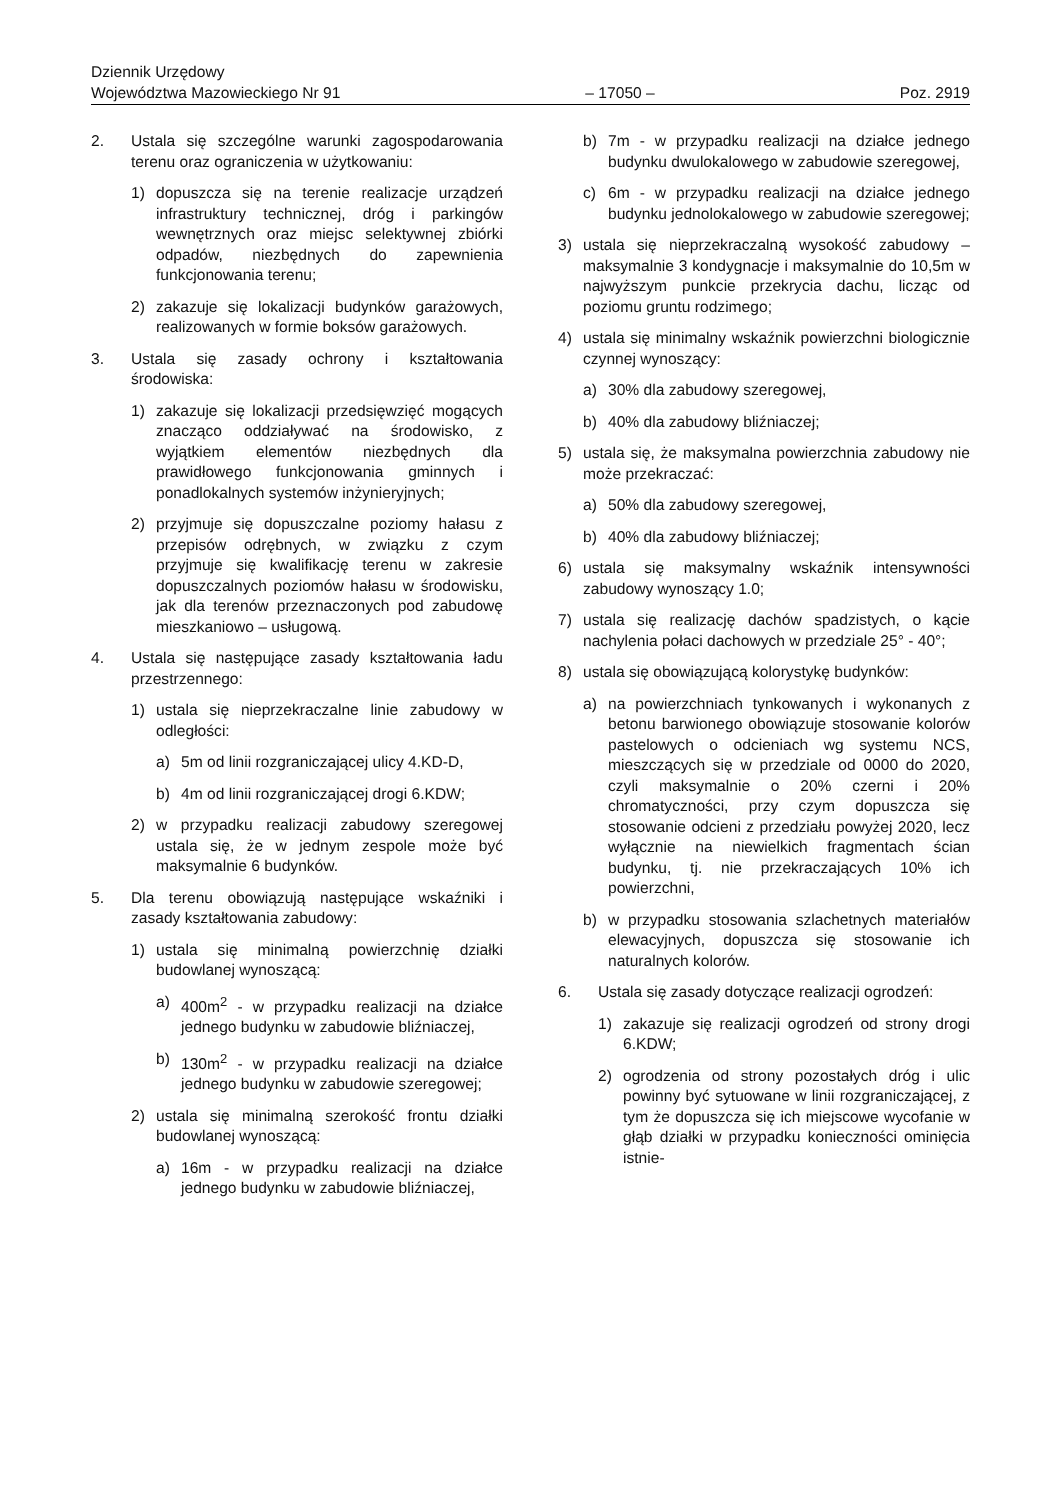Dziennik Urzędowy
Województwa Mazowieckiego Nr 91 – 17050 – Poz. 2919
2. Ustala się szczególne warunki zagospodarowania terenu oraz ograniczenia w użytkowaniu:
1) dopuszcza się na terenie realizacje urządzeń infrastruktury technicznej, dróg i parkingów wewnętrznych oraz miejsc selektywnej zbiórki odpadów, niezbędnych do zapewnienia funkcjonowania terenu;
2) zakazuje się lokalizacji budynków garażowych, realizowanych w formie boksów garażowych.
3. Ustala się zasady ochrony i kształtowania środowiska:
1) zakazuje się lokalizacji przedsięwzięć mogących znacząco oddziaływać na środowisko, z wyjątkiem elementów niezbędnych dla prawidłowego funkcjonowania gminnych i ponadlokalnych systemów inżynieryjnych;
2) przyjmuje się dopuszczalne poziomy hałasu z przepisów odrębnych, w związku z czym przyjmuje się kwalifikację terenu w zakresie dopuszczalnych poziomów hałasu w środowisku, jak dla terenów przeznaczonych pod zabudowę mieszkaniowo – usługową.
4. Ustala się następujące zasady kształtowania ładu przestrzennego:
1) ustala się nieprzekraczalne linie zabudowy w odległości:
a) 5m od linii rozgraniczającej ulicy 4.KD-D,
b) 4m od linii rozgraniczającej drogi 6.KDW;
2) w przypadku realizacji zabudowy szeregowej ustala się, że w jednym zespole może być maksymalnie 6 budynków.
5. Dla terenu obowiązują następujące wskaźniki i zasady kształtowania zabudowy:
1) ustala się minimalną powierzchnię działki budowlanej wynoszącą:
a) 400m<sup>2</sup> - w przypadku realizacji na działce jednego budynku w zabudowie bliźniaczej,
b) 130m<sup>2</sup> - w przypadku realizacji na działce jednego budynku w zabudowie szeregowej;
2) ustala się minimalną szerokość frontu działki budowlanej wynoszącą:
a) 16m - w przypadku realizacji na działce jednego budynku w zabudowie bliźniaczej,
b) 7m - w przypadku realizacji na działce jednego budynku dwulokalowego w zabudowie szeregowej,
c) 6m - w przypadku realizacji na działce jednego budynku jednolokalowego w zabudowie szeregowej;
3) ustala się nieprzekraczalną wysokość zabudowy – maksymalnie 3 kondygnacje i maksymalnie do 10,5m w najwyższym punkcie przekrycia dachu, licząc od poziomu gruntu rodzimego;
4) ustala się minimalny wskaźnik powierzchni biologicznie czynnej wynoszący:
a) 30% dla zabudowy szeregowej,
b) 40% dla zabudowy bliźniaczej;
5) ustala się, że maksymalna powierzchnia zabudowy nie może przekraczać:
a) 50% dla zabudowy szeregowej,
b) 40% dla zabudowy bliźniaczej;
6) ustala się maksymalny wskaźnik intensywności zabudowy wynoszący 1.0;
7) ustala się realizację dachów spadzistych, o kącie nachylenia połaci dachowych w przedziale 25° - 40°;
8) ustala się obowiązującą kolorystykę budynków:
a) na powierzchniach tynkowanych i wykonanych z betonu barwionego obowiązuje stosowanie kolorów pastelowych o odcieniach wg systemu NCS, mieszczących się w przedziale od 0000 do 2020, czyli maksymalnie o 20% czerni i 20% chromatyczności, przy czym dopuszcza się stosowanie odcieni z przedziału powyżej 2020, lecz wyłącznie na niewielkich fragmentach ścian budynku, tj. nie przekraczających 10% ich powierzchni,
b) w przypadku stosowania szlachetnych materiałów elewacyjnych, dopuszcza się stosowanie ich naturalnych kolorów.
6. Ustala się zasady dotyczące realizacji ogrodzeń:
1) zakazuje się realizacji ogrodzeń od strony drogi 6.KDW;
2) ogrodzenia od strony pozostałych dróg i ulic powinny być sytuowane w linii rozgraniczającej, z tym że dopuszcza się ich miejscowe wycofanie w głąb działki w przypadku konieczności ominięcia istnie-